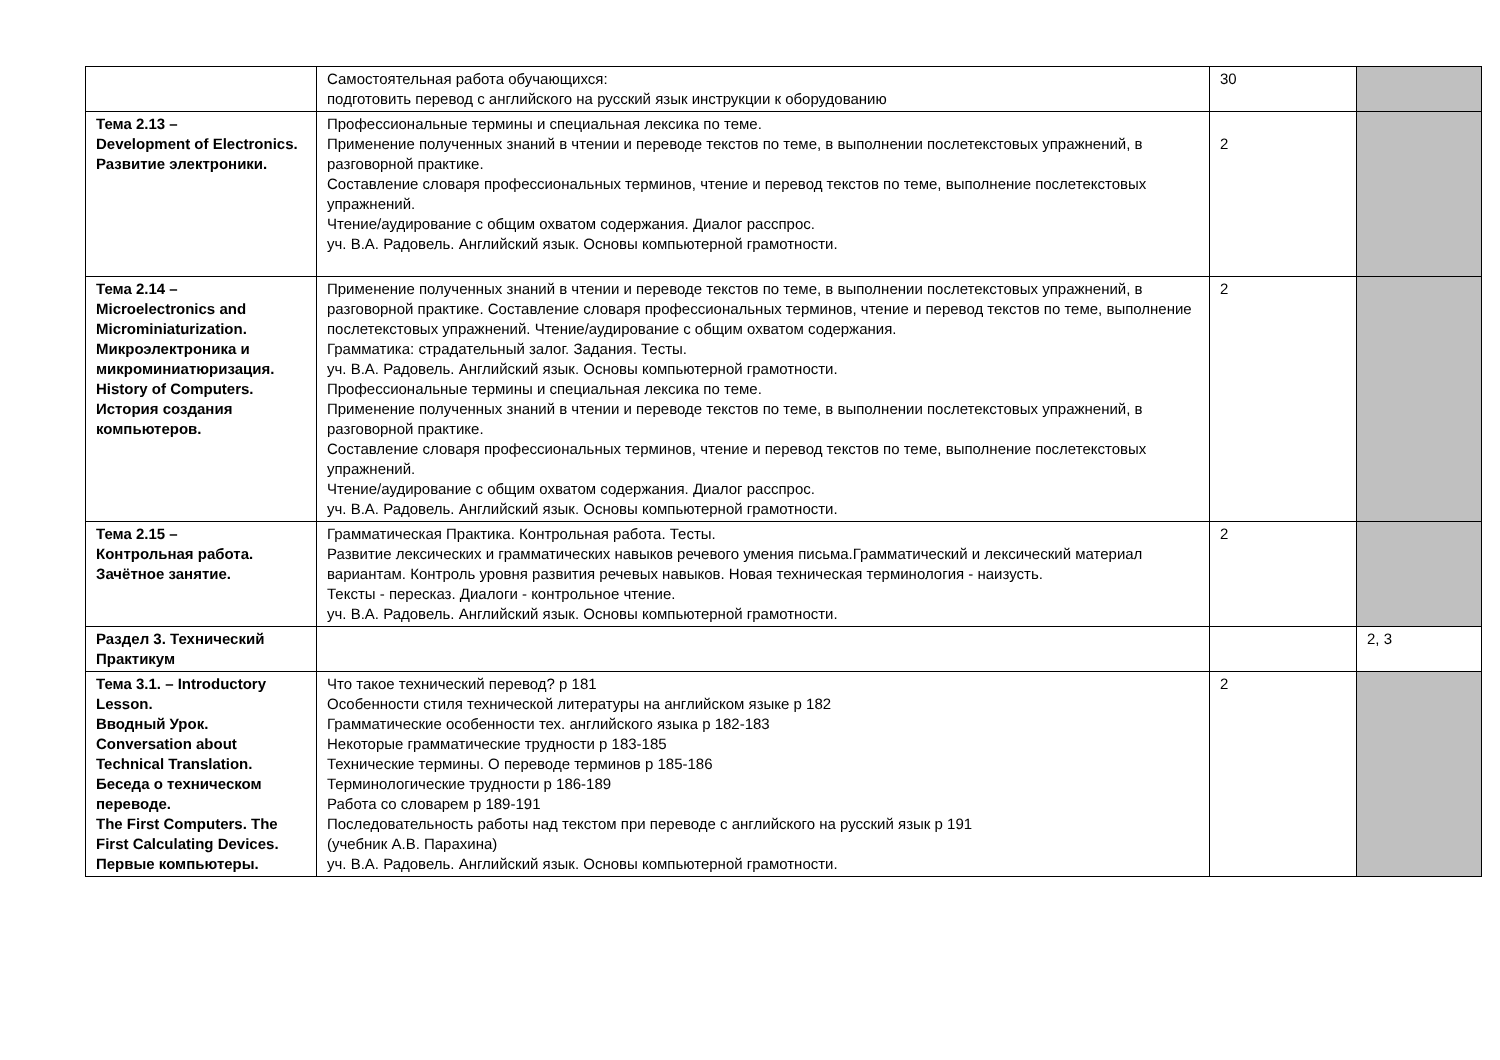| | Самостоятельная работа обучающихся: подготовить перевод с английского на русский язык инструкции к оборудованию | 30 | |
| Тема 2.13 – Development of Electronics. Развитие электроники. | Профессиональные термины и специальная лексика по теме. Применение полученных знаний в чтении и переводе текстов по теме, в выполнении послетекстовых упражнений, в разговорной практике. Составление словаря профессиональных терминов, чтение и перевод текстов по теме, выполнение послетекстовых упражнений. Чтение/аудирование с общим охватом содержания. Диалог расспрос. уч. В.А. Радовель. Английский язык. Основы компьютерной грамотности. | 2 | |
| Тема 2.14 – Microelectronics and Microminiaturization. Микроэлектроника и микроминиатюризация. History of Computers. История создания компьютеров. | Применение полученных знаний в чтении и переводе текстов по теме, в выполнении послетекстовых упражнений, в разговорной практике. Составление словаря профессиональных терминов, чтение и перевод текстов по теме, выполнение послетекстовых упражнений. Чтение/аудирование с общим охватом содержания. Грамматика: страдательный залог. Задания. Тесты. уч. В.А. Радовель. Английский язык. Основы компьютерной грамотности. Профессиональные термины и специальная лексика по теме. Применение полученных знаний в чтении и переводе текстов по теме, в выполнении послетекстовых упражнений, в разговорной практике. Составление словаря профессиональных терминов, чтение и перевод текстов по теме, выполнение послетекстовых упражнений. Чтение/аудирование с общим охватом содержания. Диалог расспрос. уч. В.А. Радовель. Английский язык. Основы компьютерной грамотности. | 2 | |
| Тема 2.15 – Контрольная работа. Зачётное занятие. | Грамматическая Практика. Контрольная работа. Тесты. Развитие лексических и грамматических навыков речевого умения письма.Грамматический и лексический материал вариантам. Контроль уровня развития речевых навыков. Новая техническая терминология - наизусть. Тексты - пересказ. Диалоги - контрольное чтение. уч. В.А. Радовель. Английский язык. Основы компьютерной грамотности. | 2 | |
| Раздел 3. Технический Практикум | | | 2, 3 |
| Тема 3.1. – Introductory Lesson. Вводный Урок. Conversation about Technical Translation. Беседа о техническом переводе. The First Computers. The First Calculating Devices. Первые компьютеры. | Что такое технический перевод? р 181 Особенности стиля технической литературы на английском языке р 182 Грамматические особенности тех. английского языка р 182-183 Некоторые грамматические трудности р 183-185 Технические термины. О переводе терминов р 185-186 Терминологические трудности р 186-189 Работа со словарем р 189-191 Последовательность работы над текстом при переводе с английского на русский язык р 191 (учебник А.В. Парахина) уч. В.А. Радовель. Английский язык. Основы компьютерной грамотности. | 2 | |